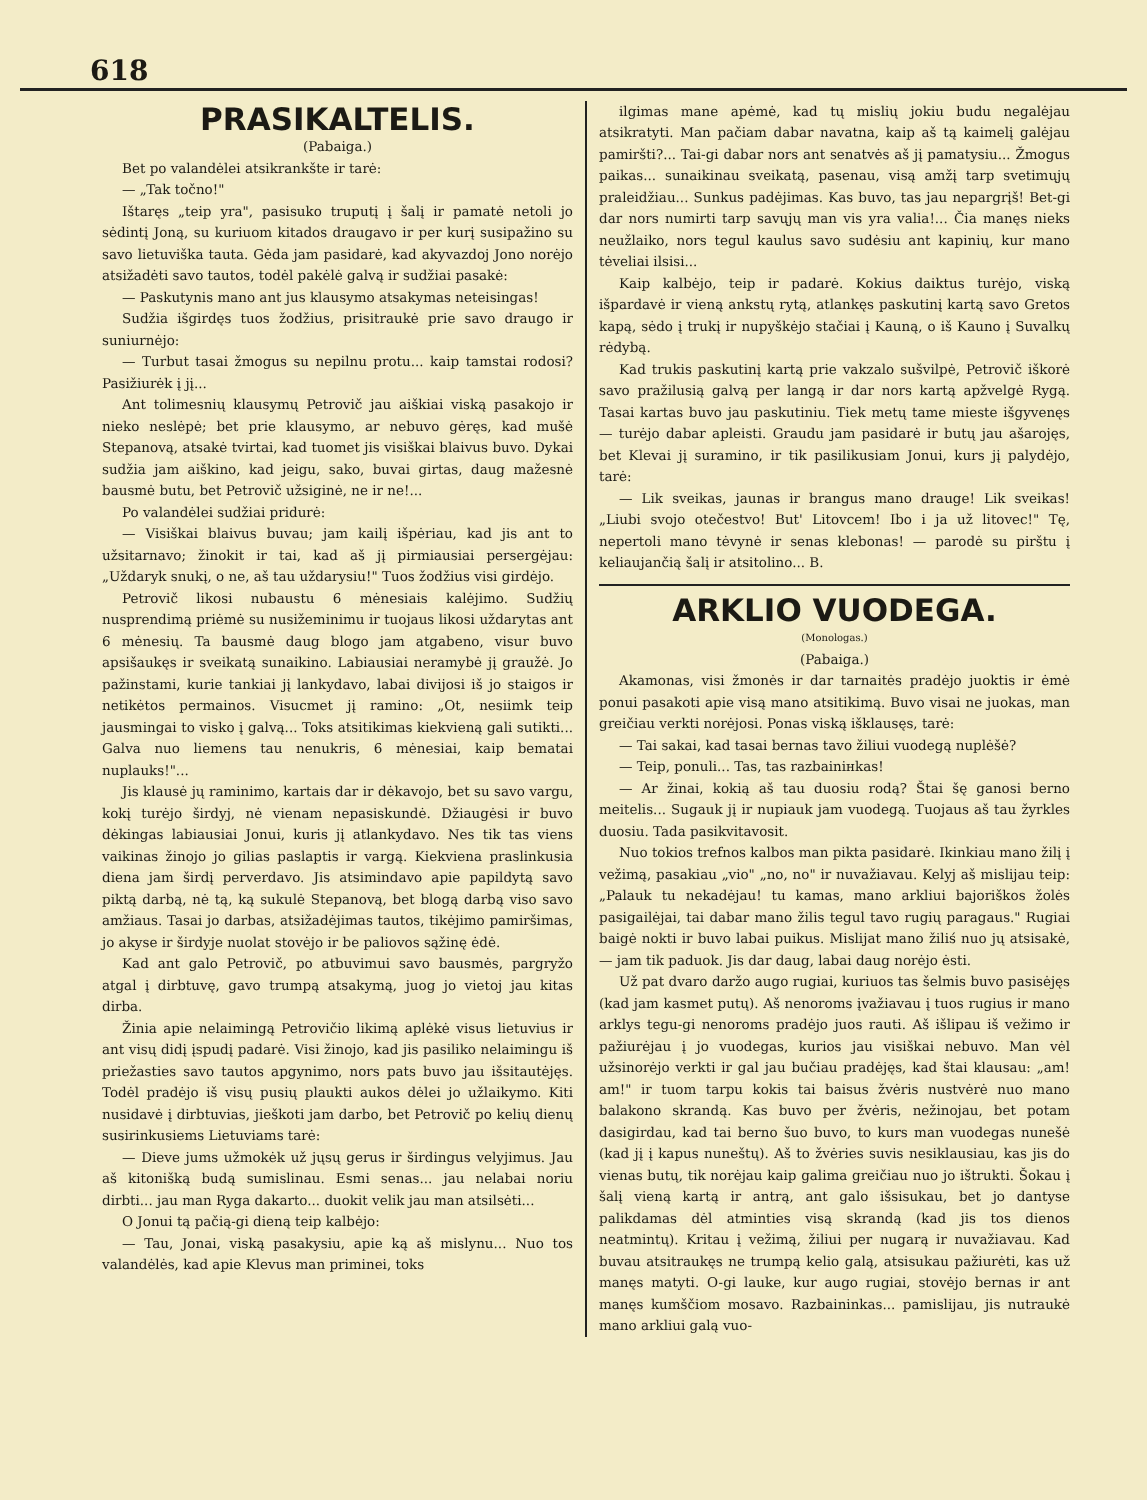618
PRASIKALTELIS.
(Pabaiga.)
Bet po valandėlei atsikrankšte ir tarė:
— „Tak točno!"
Ištaręs „teip yra", pasisuko truputį į šalį ir pamatė netoli jo sėdintį Joną, su kuriuom kitados draugavo ir per kurį susipažino su savo lietuviška tauta. Gėda jam pasidarė, kad akyvazdoj Jono norėjo atsižadėti savo tautos, todėl pakėlė galvą ir sudžiai pasakė:
— Paskutynis mano ant jus klausymo atsakymas neteisingas!
Sudžia išgirdęs tuos žodžius, prisitraukė prie savo draugo ir suniurnėjo:
— Turbut tasai žmogus su nepilnu protu... kaip tamstai rodosi? Pasižiurėk į jį...
Ant tolimesnių klausymų Petrovič jau aiškiai viską pasakojo ir nieko neslėpė; bet prie klausymo, ar nebuvo gėręs, kad mušė Stepanovą, atsakė tvirtai, kad tuomet jis visiškai blaivus buvo. Dykai sudžia jam aiškino, kad jeigu, sako, buvai girtas, daug mažesnė bausmė butu, bet Petrovič užsiginė, ne ir ne!...
Po valandėlei sudžiai pridurė:
— Visiškai blaivus buvau; jam kailį išpėriau, kad jis ant to užsitarnavo; žinokit ir tai, kad aš jį pirmiausiai persergėjau: „Uždaryk snukį, o ne, aš tau uždarysiu!" Tuos žodžius visi girdėjo.
Petrovič likosi nubaustu 6 mėnesiais kalėjimo. Sudžių nusprendimą priėmė su nusižeminimu ir tuojaus likosi uždarytas ant 6 mėnesių. Ta bausmė daug blogo jam atgabeno, visur buvo apsišaukęs ir sveikatą sunaikino. Labiausiai neramybė jį graužė. Jo pažinstami, kurie tankiai jį lankydavo, labai divijosi iš jo staigos ir netikėtos permainos. Visucmet jį ramino: „Ot, nesiimk teip jausmingai to visko į galvą... Toks atsitikimas kiekvieną gali sutikti... Galva nuo liemens tau nenukris, 6 mėnesiai, kaip bematai nuplauks!"...
Jis klausė jų raminimo, kartais dar ir dėkavojo, bet su savo vargu, kokį turėjo širdyj, nė vienam nepasiskundė. Džiaugėsi ir buvo dėkingas labiausiai Jonui, kuris jį atlankydavo. Nes tik tas viens vaikinas žinojo jo gilias paslaptis ir vargą. Kiekviena praslinkusia diena jam širdį perverdavo. Jis atsimindavo apie papildytą savo piktą darbą, nė tą, ką sukulė Stepanovą, bet blogą darbą viso savo amžiaus. Tasai jo darbas, atsižadėjimas tautos, tikėjimo pamiršimas, jo akyse ir širdyje nuolat stovėjo ir be paliovos sąžinę ėdė.
Kad ant galo Petrovič, po atbuvimui savo bausmės, pargryžo atgal į dirbtuvę, gavo trumpą atsakymą, juog jo vietoj jau kitas dirba.
Žinia apie nelaimingą Petrovičio likimą aplėkė visus lietuvius ir ant visų didį įspudį padarė. Visi žinojo, kad jis pasiliko nelaimingu iš priežasties savo tautos apgynimo, nors pats buvo jau išsitautėjęs. Todėl pradėjo iš visų pusių plaukti aukos dėlei jo užlaikymo. Kiti nusidavė į dirbtuvias, jieškoti jam darbo, bet Petrovič po kelių dienų susirinkusiems Lietuviams tarė:
— Dieve jums užmokėk už jųsų gerus ir širdingus velyjimus. Jau aš kitonišką budą sumislinau. Esmi senas... jau nelabai noriu dirbti... jau man Ryga dakarto... duokit velik jau man atsilsėti...
O Jonui tą pačią-gi dieną teip kalbėjo:
— Tau, Jonai, viską pasakysiu, apie ką aš mislynu... Nuo tos valandėlės, kad apie Klevus man priminei, toks
ilgimas mane apėmė, kad tų mislių jokiu budu negalėjau atsikratyti. Man pačiam dabar navatna, kaip aš tą kaimelį galėjau pamiršti?... Tai-gi dabar nors ant senatvės aš jį pamatysiu... Žmogus paikas... sunaikinau sveikatą, pasenau, visą amžį tarp svetimųjų praleidžiau... Sunkus padėjimas. Kas buvo, tas jau nepargrįš! Bet-gi dar nors numirti tarp savųjų man vis yra valia!... Čia manęs nieks neužlaiko, nors tegul kaulus savo sudėsiu ant kapinių, kur mano tėveliai ilsisi...
Kaip kalbėjo, teip ir padarė. Kokius daiktus turėjo, viską išpardavė ir vieną ankstų rytą, atlankęs paskutinį kartą savo Gretos kapą, sėdo į trukį ir nupyškėjo stačiai į Kauną, o iš Kauno į Suvalkų rėdybą.
Kad trukis paskutinį kartą prie vakzalo sušvilpė, Petrovič iškorė savo pražilusią galvą per langą ir dar nors kartą apžvelgė Rygą. Tasai kartas buvo jau paskutiniu. Tiek metų tame mieste išgyvenęs — turėjo dabar apleisti. Graudu jam pasidarė ir butų jau ašarojęs, bet Klevai jį suramino, ir tik pasilikusiam Jonui, kurs jį palydėjo, tarė:
— Lik sveikas, jaunas ir brangus mano drauge! Lik sveikas! „Liubi svojo otečestvo! But' Litovcem! Ibo i ja už litovec!" Tę, nepertoli mano tėvynė ir senas klebonas! — parodė su pirštu į keliaujančią šalį ir atsitolino... B.
ARKLIO VUODEGA.
(Monologas.)
(Pabaiga.)
Akamonas, visi žmonės ir dar tarnaitės pradėjo juoktis ir ėmė ponui pasakoti apie visą mano atsitikimą. Buvo visai ne juokas, man greičiau verkti norėjosi. Ponas viską išklausęs, tarė:
— Tai sakai, kad tasai bernas tavo žiliui vuodegą nuplėšė?
— Teip, ponuli... Tas, tas razbainінkas!
— Ar žinai, kokią aš tau duosiu rodą? Štai šę ganosi berno meitelis... Sugauk jį ir nupiauk jam vuodegą. Tuojaus aš tau žyrkles duosiu. Tada pasikvitavosit.
Nuo tokios trefnos kalbos man pikta pasidarė. Ikinkiau mano žilį į vežimą, pasakiau „vio" „no, no" ir nuvažiavau. Kelyj aš mislijau teip: „Palauk tu nekadėjau! tu kamas, mano arkliui bajoriškos žolės pasigailėjai, tai dabar mano žilis tegul tavo rugių paragaus." Rugiai baigė nokti ir buvo labai puikus. Mislijat mano žiliś nuo jų atsisakė, — jam tik paduok. Jis dar daug, labai daug norėjo ėsti.
Už pat dvaro daržo augo rugiai, kuriuos tas šelmis buvo pasisėjęs (kad jam kasmet putų). Aš nenoroms įvažiavau į tuos rugius ir mano arklys tegu-gi nenoroms pradėjo juos rauti. Aš išlipau iš vežimo ir pažiurėjau į jo vuodegas, kurios jau visiškai nebuvo. Man vėl užsinorėjo verkti ir gal jau bučiau pradėjęs, kad štai klausau: „am! am!" ir tuom tarpu kokis tai baisus žvėris nustvėrė nuo mano balakono skrandą. Kas buvo per žvėris, nežinojau, bet potam dasigirdau, kad tai berno šuo buvo, to kurs man vuodegas nunešė (kad jį į kapus nuneštų). Aš to žvėries suvis nesiklausiau, kas jis do vienas butų, tik norėjau kaip galima greičiau nuo jo ištrukti. Šokau į šalį vieną kartą ir antrą, ant galo išsisukau, bet jo dantyse palikdamas dėl atminties visą skrandą (kad jis tos dienos neatmintų). Kritau į vežimą, žiliui per nugarą ir nuvažiavau. Kad buvau atsitraukęs ne trumpą kelio galą, atsisukau pažiurėti, kas už manęs matyti. O-gi lauke, kur augo rugiai, stovėjo bernas ir ant manęs kumščiom mosavo. Razbaininkas... pamislijau, jis nutraukė mano arkliui galą vuo-